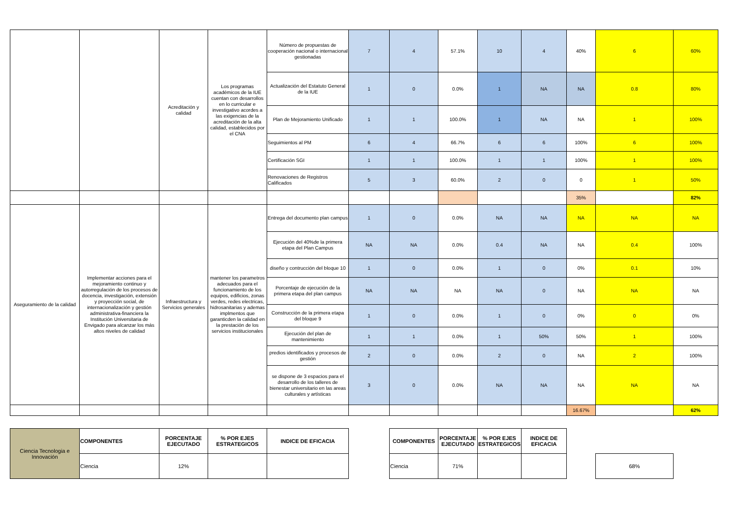| | | Acreditación y calidad | Los programas académicos de la IUE cuentan con desarrollos en lo curricular e investigativo acordes a las exigencias de la acreditación de la alta calidad, establecidos por el CNA | Número de propuestas de cooperación nacional o internacional gestionadas | 7 | 4 | 57.1% | 10 | 4 | 40% | 6 | 60% |
| | | | | Actualización del Estatuto General de la IUE | 1 | 0 | 0.0% | 1 | NA | NA | 0.8 | 80% |
| | | | | Plan de Mejoramiento Unificado | 1 | 1 | 100.0% | 1 | NA | NA | 1 | 100% |
| | | | | Seguimientos al PM | 6 | 4 | 66.7% | 6 | 6 | 100% | 6 | 100% |
| | | | | Certificación SGI | 1 | 1 | 100.0% | 1 | 1 | 100% | 1 | 100% |
| | | | | Renovaciones de Registros Calificados | 5 | 3 | 60.0% | 2 | 0 | 0 | 1 | 50% |
| | | | | | | | | | | 35% | | 82% |
| Aseguramiento de la calidad | Implementar acciones para el mejoramiento continuo y autorregulación de los procesos de docencia, investigación, extensión y proyección social, de internacionalización y gestión administrativa-financiera la Institución Universitaria de Envigado para alcanzar los más altos niveles de calidad | Infraestructura y Servicios generales | mantener los parametros adecuados para el funcionamiento de los equipos, edificios, zonas verdes, redes electricas, hidrosanitarias y ademas implmentos que garanticden la calidad en la prestación de los servicios institucionales | Entrega del documento plan campus | 1 | 0 | 0.0% | NA | NA | NA | NA | NA |
| | | | | Ejecución del 40%de la primera etapa del Plan Campus | NA | NA | 0.0% | 0.4 | NA | NA | 0.4 | 100% |
| | | | | diseño y contrucción del bloque 10 | 1 | 0 | 0.0% | 1 | 0 | 0% | 0.1 | 10% |
| | | | | Porcentaje de ejecución de la primera etapa del plan campus | NA | NA | NA | NA | 0 | NA | NA | NA |
| | | | | Construcción de la primera etapa del bloque 9 | 1 | 0 | 0.0% | 1 | 0 | 0% | 0 | 0% |
| | | | | Ejecución del plan de mantenimiento | 1 | 1 | 0.0% | 1 | 50% | 50% | 1 | 100% |
| | | | | predios identificados y procesos de gestión | 2 | 0 | 0.0% | 2 | 0 | NA | 2 | 100% |
| | | | | se dispone de 3 espacios para el desarrollo de los talleres de bienestar universitario en las areas culturales y artísticas | 3 | 0 | 0.0% | NA | NA | NA | NA | NA |
| | | | | | | | | | | 16.67% | | 62% |
| Ciencia Tecnologia e Innovación | COMPONENTES | PORCENTAJE EJECUTADO | % POR EJES ESTRATEGICOS | INDICE DE EFICACIA | | COMPONENTES | PORCENTAJE EJECUTADO | % POR EJES ESTRATEGICOS | INDICE DE EFICACIA | | |
| | Ciencia | 12% | | | | Ciencia | 71% | | | | 68% |